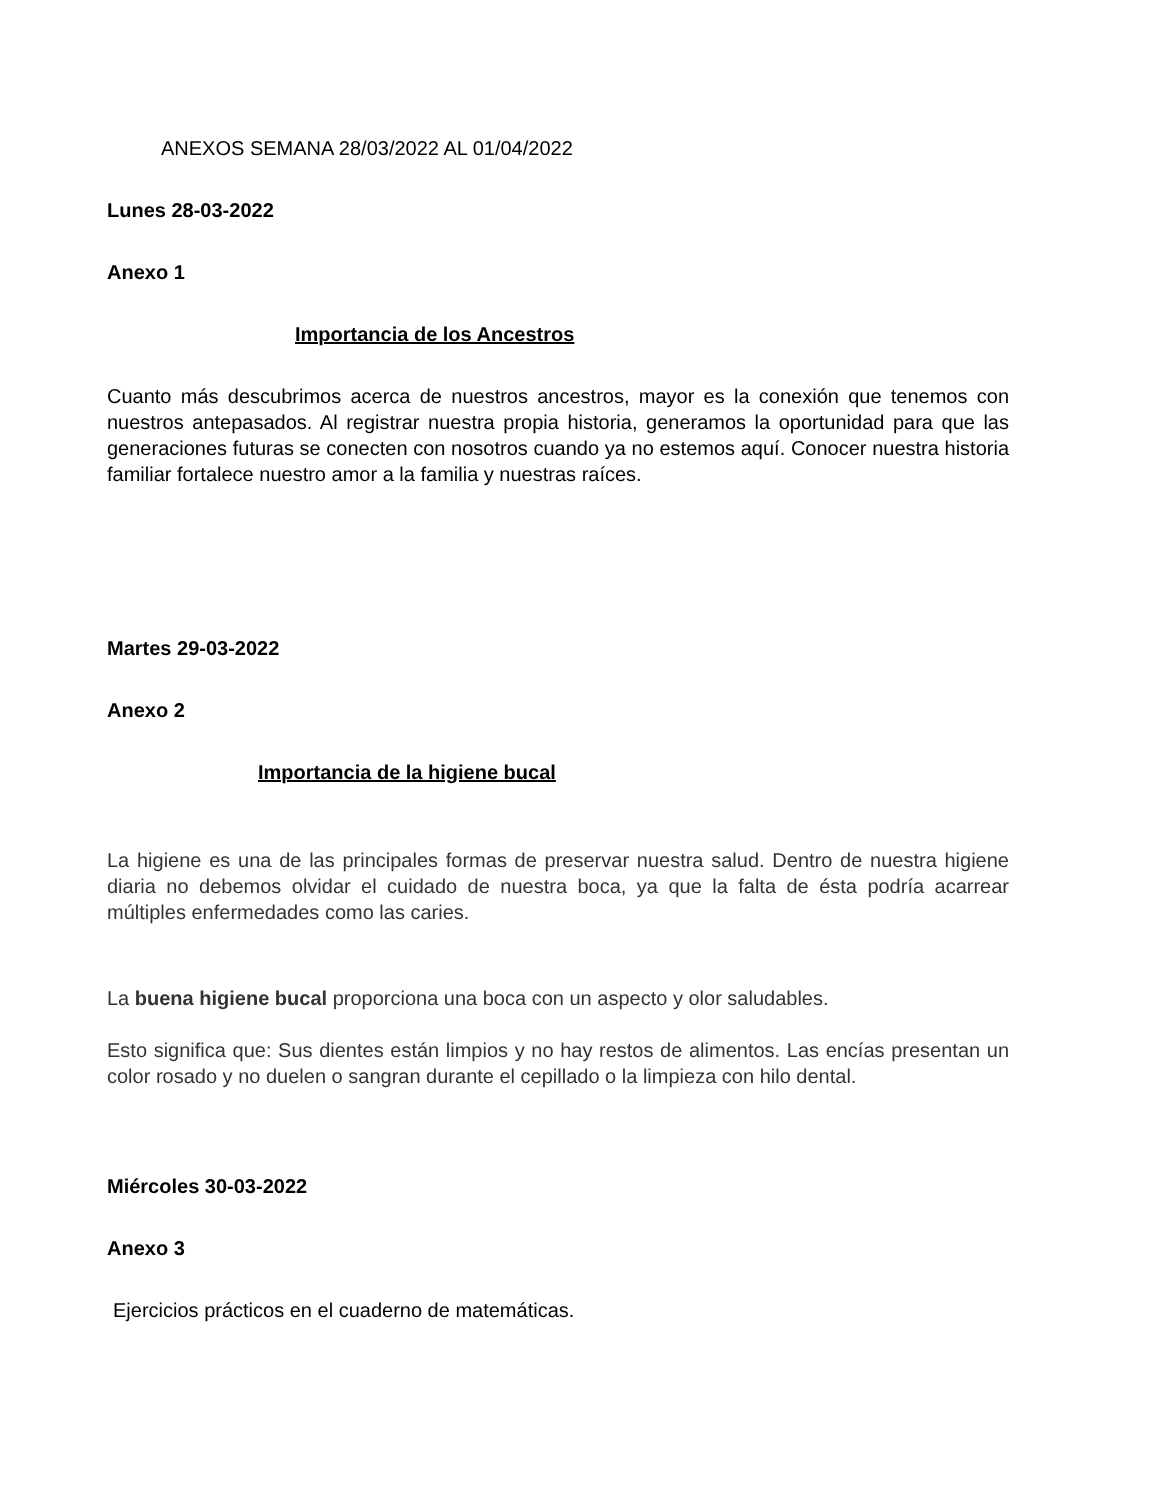ANEXOS SEMANA 28/03/2022 AL 01/04/2022
Lunes 28-03-2022
Anexo 1
Importancia de los Ancestros
Cuanto más descubrimos acerca de nuestros ancestros, mayor es la conexión que tenemos con nuestros antepasados. Al registrar nuestra propia historia, generamos la oportunidad para que las generaciones futuras se conecten con nosotros cuando ya no estemos aquí. Conocer nuestra historia familiar fortalece nuestro amor a la familia y nuestras raíces.
Martes 29-03-2022
Anexo 2
Importancia de la higiene bucal
La higiene es una de las principales formas de preservar nuestra salud. Dentro de nuestra higiene diaria no debemos olvidar el cuidado de nuestra boca, ya que la falta de ésta podría acarrear múltiples enfermedades como las caries.
La buena higiene bucal proporciona una boca con un aspecto y olor saludables.
Esto significa que: Sus dientes están limpios y no hay restos de alimentos. Las encías presentan un color rosado y no duelen o sangran durante el cepillado o la limpieza con hilo dental.
Miércoles 30-03-2022
Anexo 3
Ejercicios prácticos en el cuaderno de matemáticas.